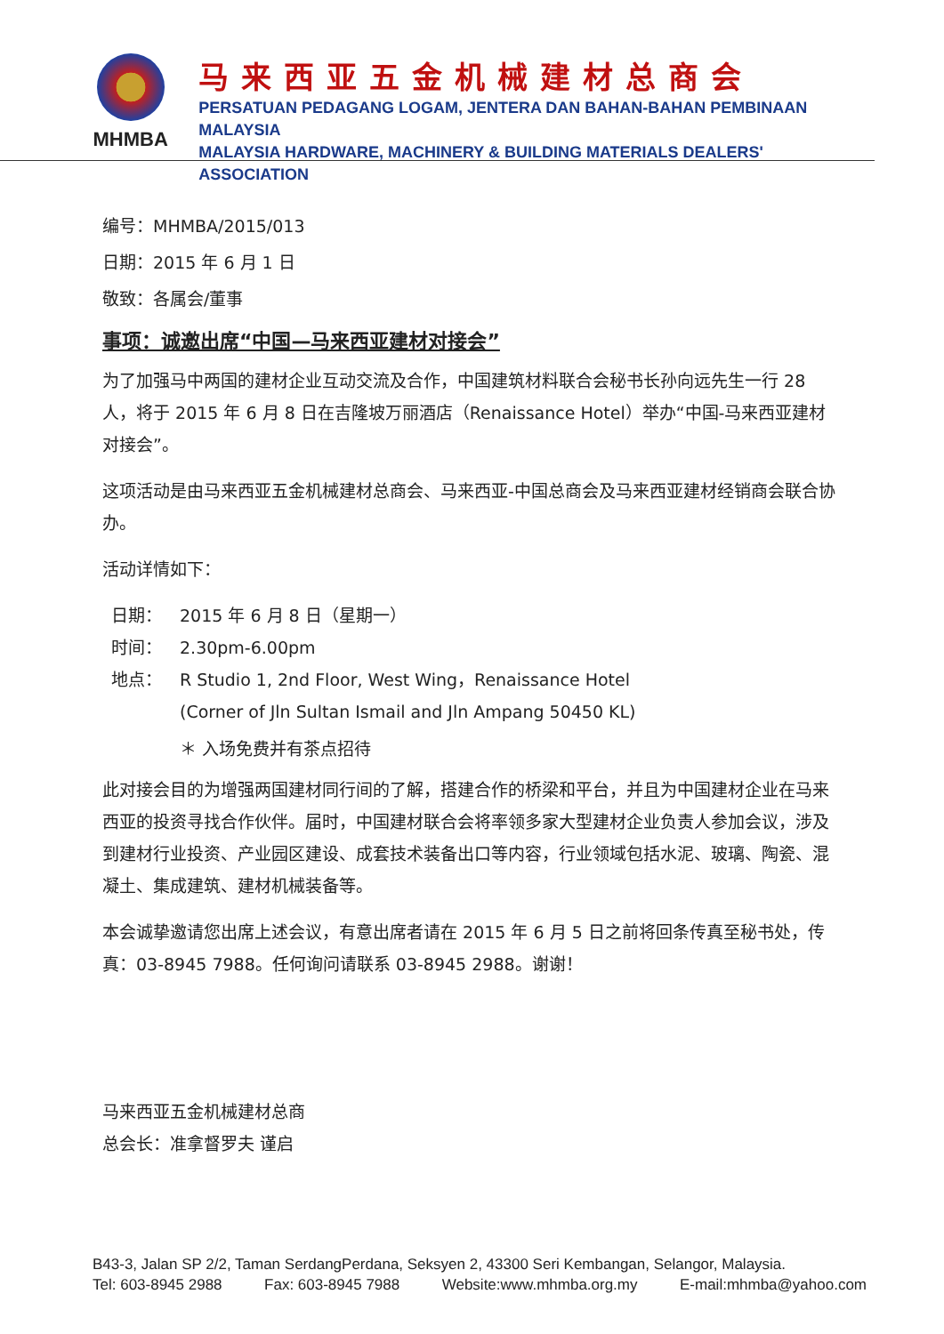MHMBA
马来西亚五金机械建材总商会
PERSATUAN PEDAGANG LOGAM, JENTERA DAN BAHAN-BAHAN PEMBINAAN MALAYSIA
MALAYSIA HARDWARE, MACHINERY & BUILDING MATERIALS DEALERS' ASSOCIATION
编号：MHMBA/2015/013
日期：2015 年 6 月 1 日
敬致：各属会/董事
事项：诚邀出席“中国—马来西亚建材对接会”
为了加强马中两国的建材企业互动交流及合作，中国建筑材料联合会秘书长孙向远先生一行 28 人，将于 2015 年 6 月 8 日在吉隆坡万丽酒店（Renaissance Hotel）举办“中国-马来西亚建材对接会”。
这项活动是由马来西亚五金机械建材总商会、马来西亚-中国总商会及马来西亚建材经销商会联合协办。
活动详情如下：
| 日期： | 2015 年 6 月 8 日（星期一） |
| 时间： | 2.30pm-6.00pm |
| 地点： | R Studio 1, 2nd Floor, West Wing，Renaissance Hotel (Corner of Jln Sultan Ismail and Jln Ampang 50450 KL) |
| | ＊ 入场免费并有茶点招待 |
此对接会目的为增强两国建材同行间的了解，搭建合作的桥梁和平台，并且为中国建材企业在马来西亚的投资寻找合作伙伴。届时，中国建材联合会将率领多家大型建材企业负责人参加会议，涉及到建材行业投资、产业园区建设、成套技术装备出口等内容，行业领域包括水泥、玻璃、陶瓷、混凝土、集成建筑、建材机械装备等。
本会诚挚邀请您出席上述会议，有意出席者请在 2015 年 6 月 5 日之前将回条传真至秘书处，传真：03-8945 7988。任何询问请联系 03-8945 2988。谢谢！
马来西亚五金机械建材总商
总会长：准拿督罗夫 谨启
B43-3, Jalan SP 2/2, Taman SerdangPerdana, Seksyen 2, 43300 Seri Kembangan, Selangor, Malaysia.
Tel: 603-8945 2988 Fax: 603-8945 7988 Website:www.mhmba.org.my E-mail:mhmba@yahoo.com